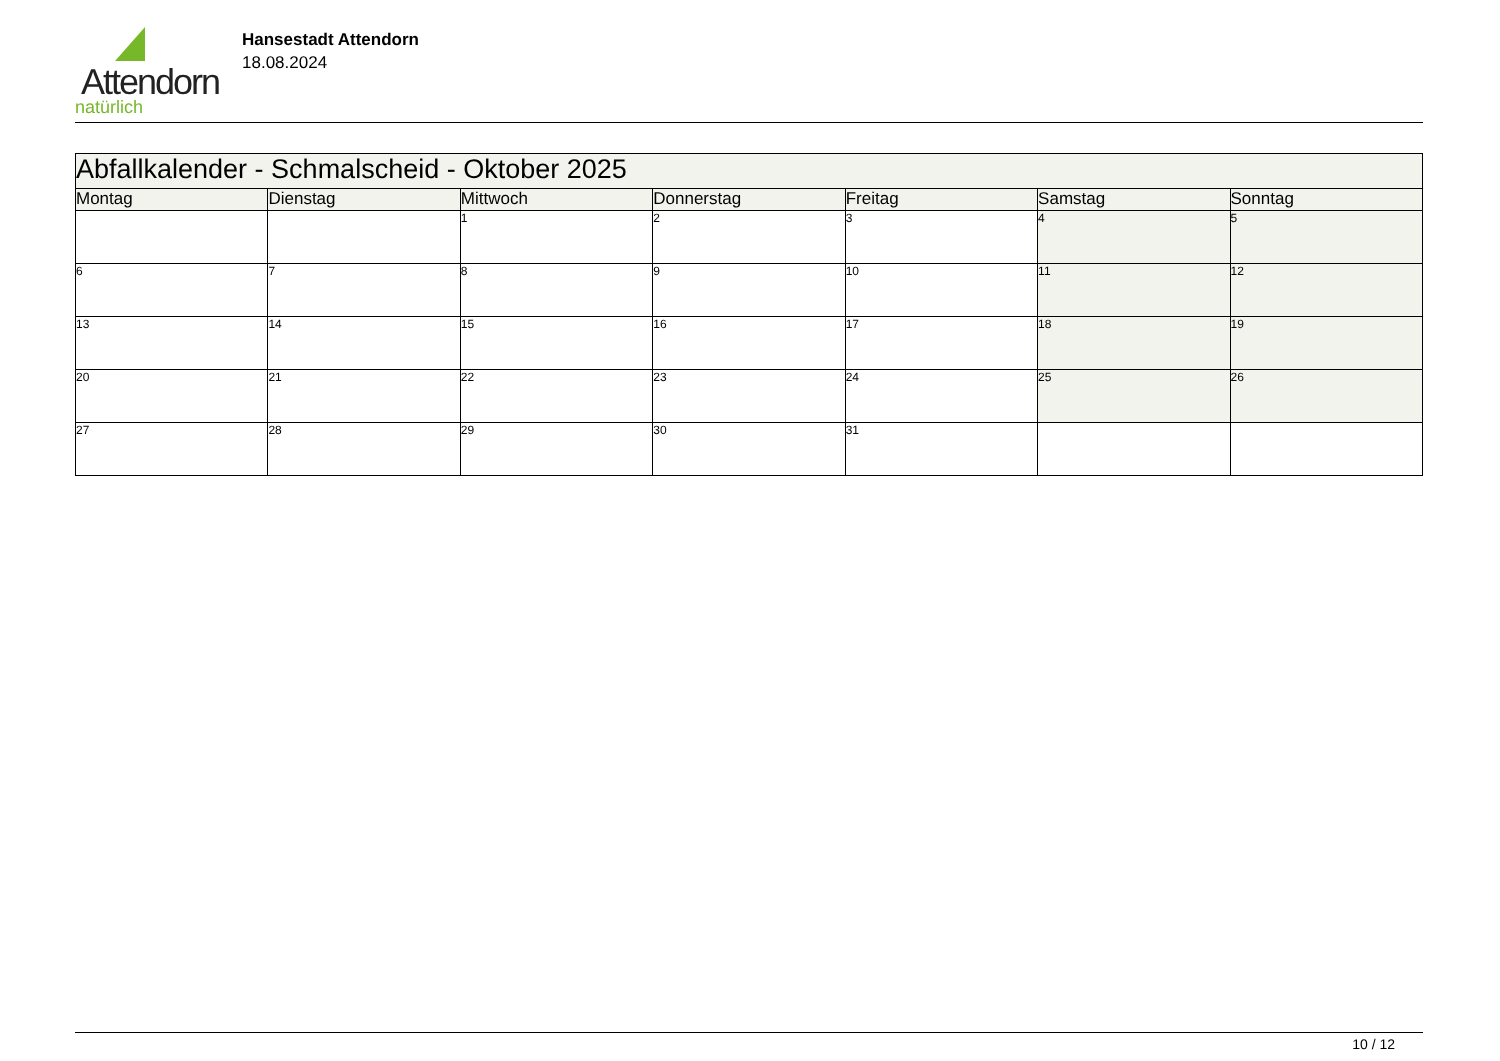Attendorn
natürlich
Hansestadt Attendorn
18.08.2024
| Abfallkalender - Schmalscheid - Oktober 2025 | | | | | | |
| Montag | Dienstag | Mittwoch | Donnerstag | Freitag | Samstag | Sonntag |
| | | 1 | 2 | 3 | 4 | 5 |
| 6 | 7 | 8 | 9 | 10 | 11 | 12 |
| 13 | 14 | 15 | 16 | 17 | 18 | 19 |
| 20 | 21 | 22 | 23 | 24 | 25 | 26 |
| 27 | 28 | 29 | 30 | 31 | | |
10 / 12